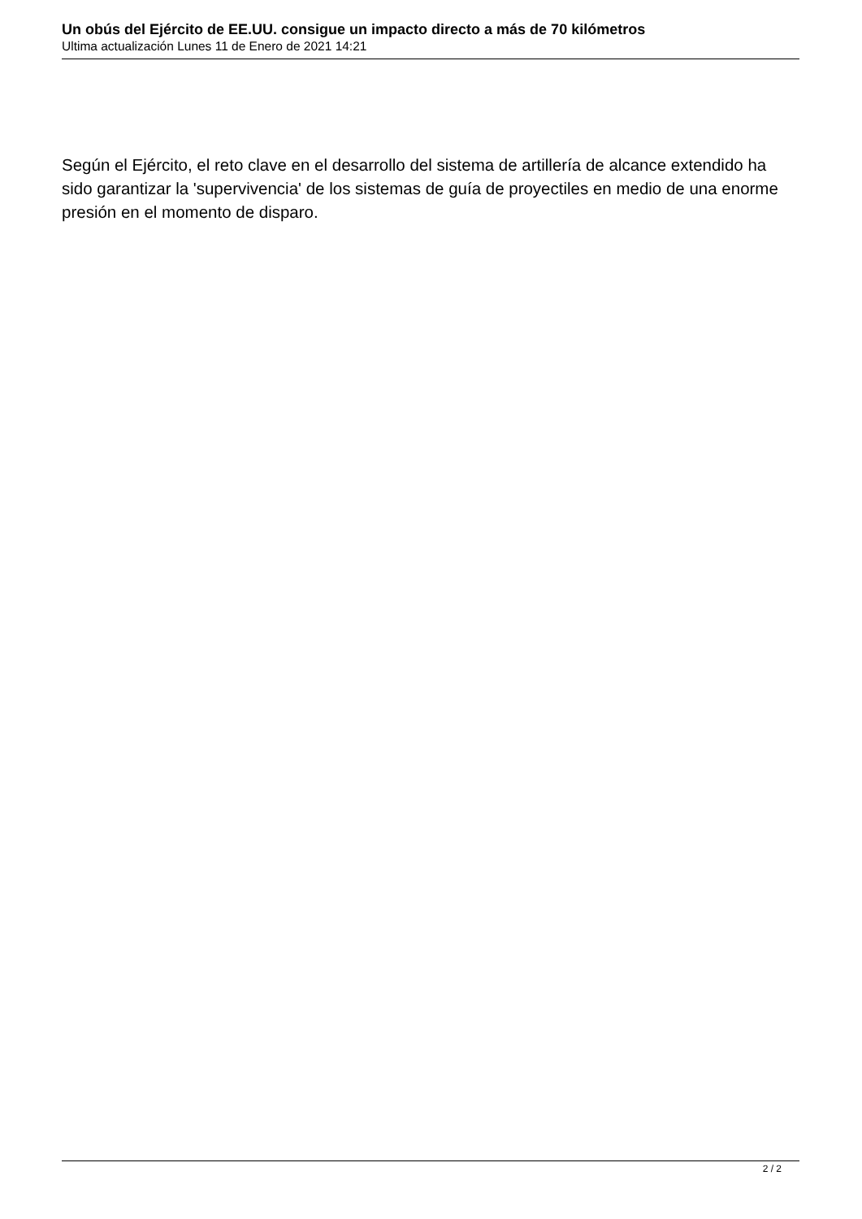Un obús del Ejército de EE.UU. consigue un impacto directo a más de 70 kilómetros
Ultima actualización Lunes 11 de Enero de 2021 14:21
Según el Ejército, el reto clave en el desarrollo del sistema de artillería de alcance extendido ha sido garantizar la 'supervivencia' de los sistemas de guía de proyectiles en medio de una enorme presión en el momento de disparo.
2 / 2